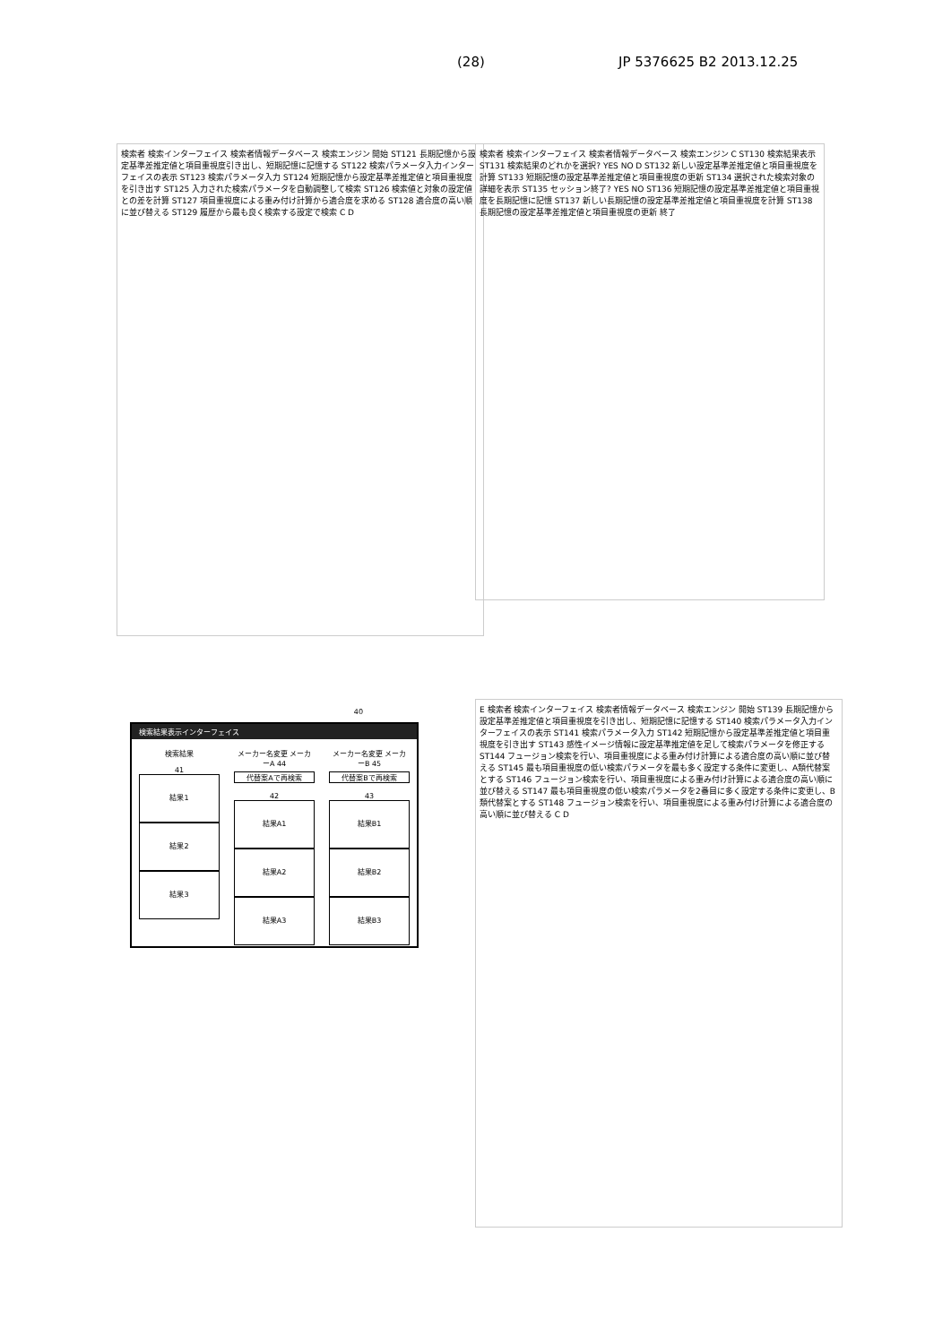(28) JP 5376625 B2 2013.12.25
検索者 検索インターフェイス 検索者情報データベース 検索エンジン 開始 ST121 長期記憶から設定基準差推定値と項目重視度引き出し、短期記憶に記憶する ST122 検索パラメータ入力インターフェイスの表示 ST123 検索パラメータ入力 ST124 短期記憶から設定基準差推定値と項目重視度を引き出す ST125 入力された検索パラメータを自動調整して検索 ST126 検索値と対象の設定値との差を計算 ST127 項目重視度による重み付け計算から適合度を求める ST128 適合度の高い順に並び替える ST129 履歴から最も良く検索する設定で検索 C D
検索者 検索インターフェイス 検索者情報データベース 検索エンジン C ST130 検索結果表示 ST131 検索結果のどれかを選択? YES NO D ST132 新しい設定基準差推定値と項目重視度を計算 ST133 短期記憶の設定基準差推定値と項目重視度の更新 ST134 選択された検索対象の詳細を表示 ST135 セッション終了? YES NO ST136 短期記憶の設定基準差推定値と項目重視度を長期記憶に記憶 ST137 新しい長期記憶の設定基準差推定値と項目重視度を計算 ST138 長期記憶の設定基準差推定値と項目重視度の更新 終了
40
検索結果表示インターフェイス
検索結果
41
結果1
結果2
結果3
メーカー名変更 メーカーA 44
代替案Aで再検索
42
結果A1
結果A2
結果A3
メーカー名変更 メーカーB 45
代替案Bで再検索
43
結果B1
結果B2
結果B3
E 検索者 検索インターフェイス 検索者情報データベース 検索エンジン 開始 ST139 長期記憶から設定基準差推定値と項目重視度を引き出し、短期記憶に記憶する ST140 検索パラメータ入力インターフェイスの表示 ST141 検索パラメータ入力 ST142 短期記憶から設定基準差推定値と項目重視度を引き出す ST143 感性イメージ情報に設定基準推定値を足して検索パラメータを修正する ST144 フュージョン検索を行い、項目重視度による重み付け計算による適合度の高い順に並び替える ST145 最も項目重視度の低い検索パラメータを最も多く設定する条件に変更し、A類代替案とする ST146 フュージョン検索を行い、項目重視度による重み付け計算による適合度の高い順に並び替える ST147 最も項目重視度の低い検索パラメータを2番目に多く設定する条件に変更し、B類代替案とする ST148 フュージョン検索を行い、項目重視度による重み付け計算による適合度の高い順に並び替える C D